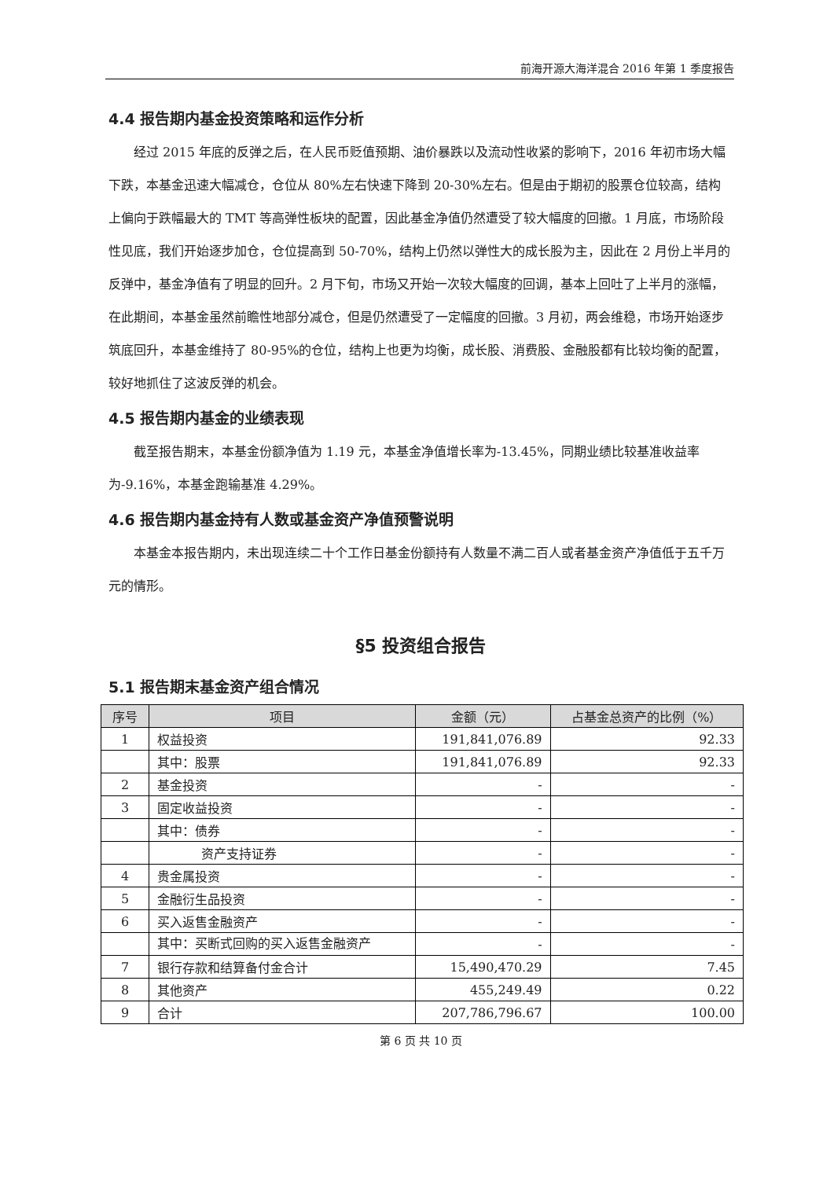前海开源大海洋混合 2016 年第 1 季度报告
4.4 报告期内基金投资策略和运作分析
经过 2015 年底的反弹之后，在人民币贬值预期、油价暴跌以及流动性收紧的影响下，2016 年初市场大幅下跌，本基金迅速大幅减仓，仓位从 80%左右快速下降到 20-30%左右。但是由于期初的股票仓位较高，结构上偏向于跌幅最大的 TMT 等高弹性板块的配置，因此基金净值仍然遭受了较大幅度的回撤。1 月底，市场阶段性见底，我们开始逐步加仓，仓位提高到 50-70%，结构上仍然以弹性大的成长股为主，因此在 2 月份上半月的反弹中，基金净值有了明显的回升。2 月下旬，市场又开始一次较大幅度的回调，基本上回吐了上半月的涨幅，在此期间，本基金虽然前瞻性地部分减仓，但是仍然遭受了一定幅度的回撤。3 月初，两会维稳，市场开始逐步筑底回升，本基金维持了 80-95%的仓位，结构上也更为均衡，成长股、消费股、金融股都有比较均衡的配置，较好地抓住了这波反弹的机会。
4.5 报告期内基金的业绩表现
截至报告期末，本基金份额净值为 1.19 元，本基金净值增长率为-13.45%，同期业绩比较基准收益率为-9.16%，本基金跑输基准 4.29%。
4.6 报告期内基金持有人数或基金资产净值预警说明
本基金本报告期内，未出现连续二十个工作日基金份额持有人数量不满二百人或者基金资产净值低于五千万元的情形。
§5 投资组合报告
5.1 报告期末基金资产组合情况
| 序号 | 项目 | 金额（元） | 占基金总资产的比例（%） |
| --- | --- | --- | --- |
| 1 | 权益投资 | 191,841,076.89 | 92.33 |
| | 其中：股票 | 191,841,076.89 | 92.33 |
| 2 | 基金投资 | - | - |
| 3 | 固定收益投资 | - | - |
| | 其中：债券 | - | - |
| | 资产支持证券 | - | - |
| 4 | 贵金属投资 | - | - |
| 5 | 金融衍生品投资 | - | - |
| 6 | 买入返售金融资产 | - | - |
| | 其中：买断式回购的买入返售金融资产 | - | - |
| 7 | 银行存款和结算备付金合计 | 15,490,470.29 | 7.45 |
| 8 | 其他资产 | 455,249.49 | 0.22 |
| 9 | 合计 | 207,786,796.67 | 100.00 |
第 6 页 共 10 页